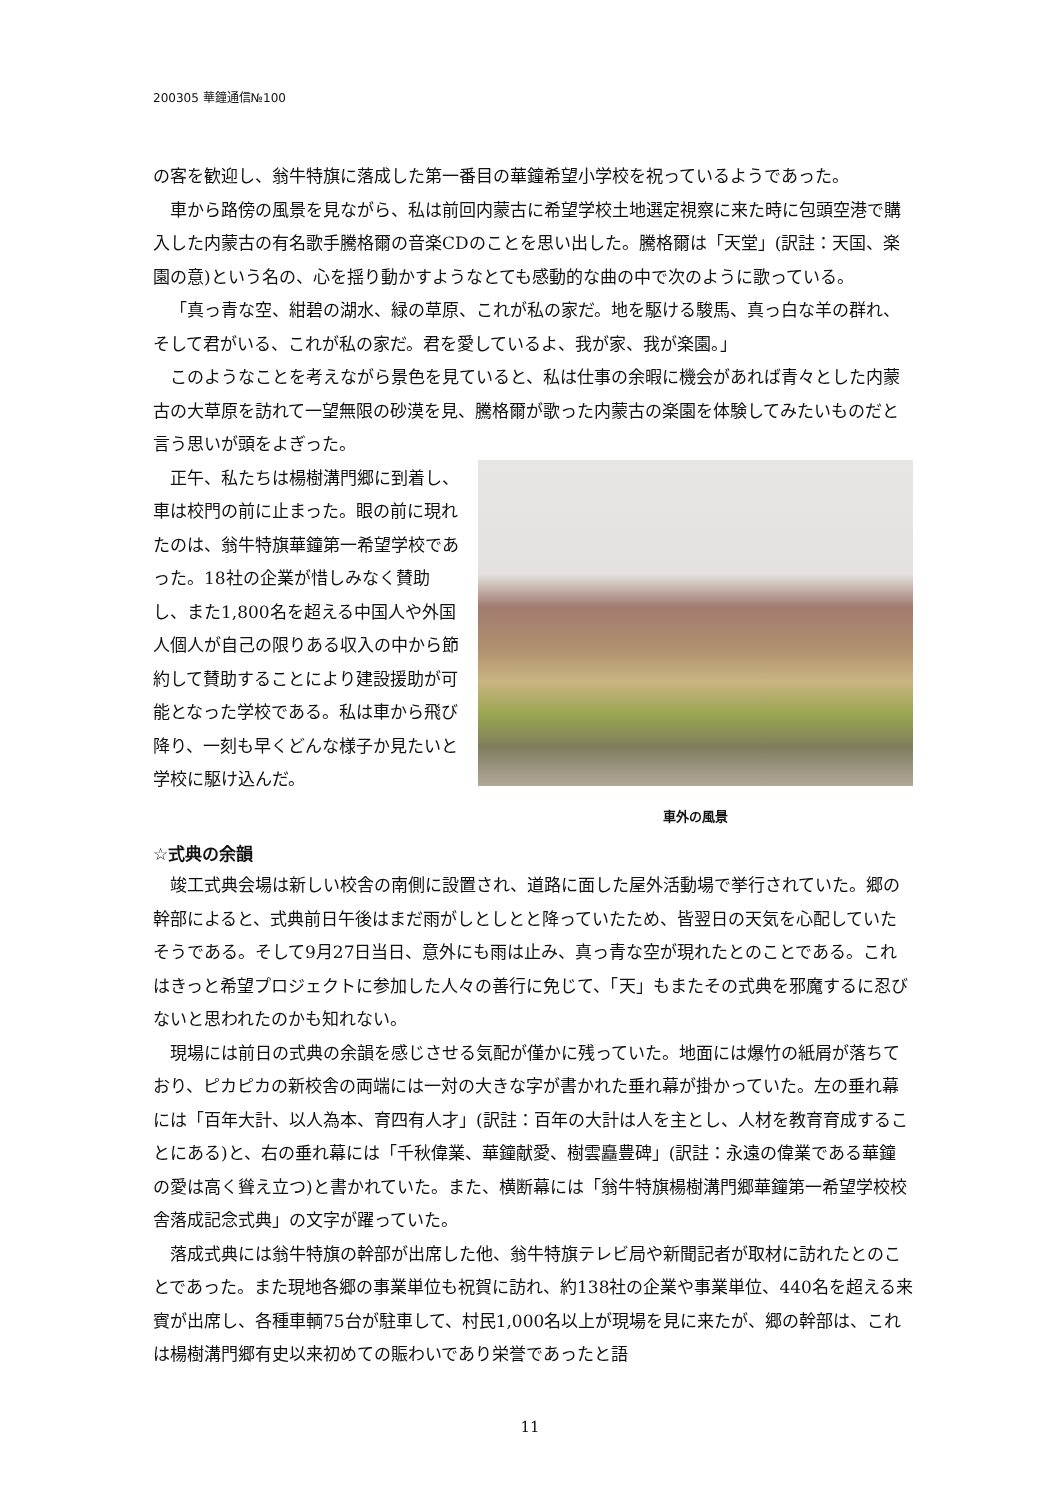200305 華鐘通信№100
の客を歓迎し、翁牛特旗に落成した第一番目の華鐘希望小学校を祝っているようであった。
車から路傍の風景を見ながら、私は前回内蒙古に希望学校土地選定視察に来た時に包頭空港で購入した内蒙古の有名歌手騰格爾の音楽CDのことを思い出した。騰格爾は「天堂」(訳註：天国、楽園の意)という名の、心を揺り動かすようなとても感動的な曲の中で次のように歌っている。
「真っ青な空、紺碧の湖水、緑の草原、これが私の家だ。地を駆ける駿馬、真っ白な羊の群れ、そして君がいる、これが私の家だ。君を愛しているよ、我が家、我が楽園。」
このようなことを考えながら景色を見ていると、私は仕事の余暇に機会があれば青々とした内蒙古の大草原を訪れて一望無限の砂漠を見、騰格爾が歌った内蒙古の楽園を体験してみたいものだと言う思いが頭をよぎった。
正午、私たちは楊樹溝門郷に到着し、車は校門の前に止まった。眼の前に現れたのは、翁牛特旗華鐘第一希望学校であった。18社の企業が惜しみなく賛助し、また1,800名を超える中国人や外国人個人が自己の限りある収入の中から節約して賛助することにより建設援助が可能となった学校である。私は車から飛び降り、一刻も早くどんな様子か見たいと学校に駆け込んだ。
車外の風景
☆式典の余韻
竣工式典会場は新しい校舎の南側に設置され、道路に面した屋外活動場で挙行されていた。郷の幹部によると、式典前日午後はまだ雨がしとしとと降っていたため、皆翌日の天気を心配していたそうである。そして9月27日当日、意外にも雨は止み、真っ青な空が現れたとのことである。これはきっと希望プロジェクトに参加した人々の善行に免じて、「天」もまたその式典を邪魔するに忍びないと思われたのかも知れない。
現場には前日の式典の余韻を感じさせる気配が僅かに残っていた。地面には爆竹の紙屑が落ちており、ピカピカの新校舎の両端には一対の大きな字が書かれた垂れ幕が掛かっていた。左の垂れ幕には「百年大計、以人為本、育四有人才」(訳註：百年の大計は人を主とし、人材を教育育成することにある)と、右の垂れ幕には「千秋偉業、華鐘献愛、樹雲矗豊碑」(訳註：永遠の偉業である華鐘の愛は高く聳え立つ)と書かれていた。また、横断幕には「翁牛特旗楊樹溝門郷華鐘第一希望学校校舎落成記念式典」の文字が躍っていた。
落成式典には翁牛特旗の幹部が出席した他、翁牛特旗テレビ局や新聞記者が取材に訪れたとのことであった。また現地各郷の事業単位も祝賀に訪れ、約138社の企業や事業単位、440名を超える来賓が出席し、各種車輌75台が駐車して、村民1,000名以上が現場を見に来たが、郷の幹部は、これは楊樹溝門郷有史以来初めての賑わいであり栄誉であったと語
11